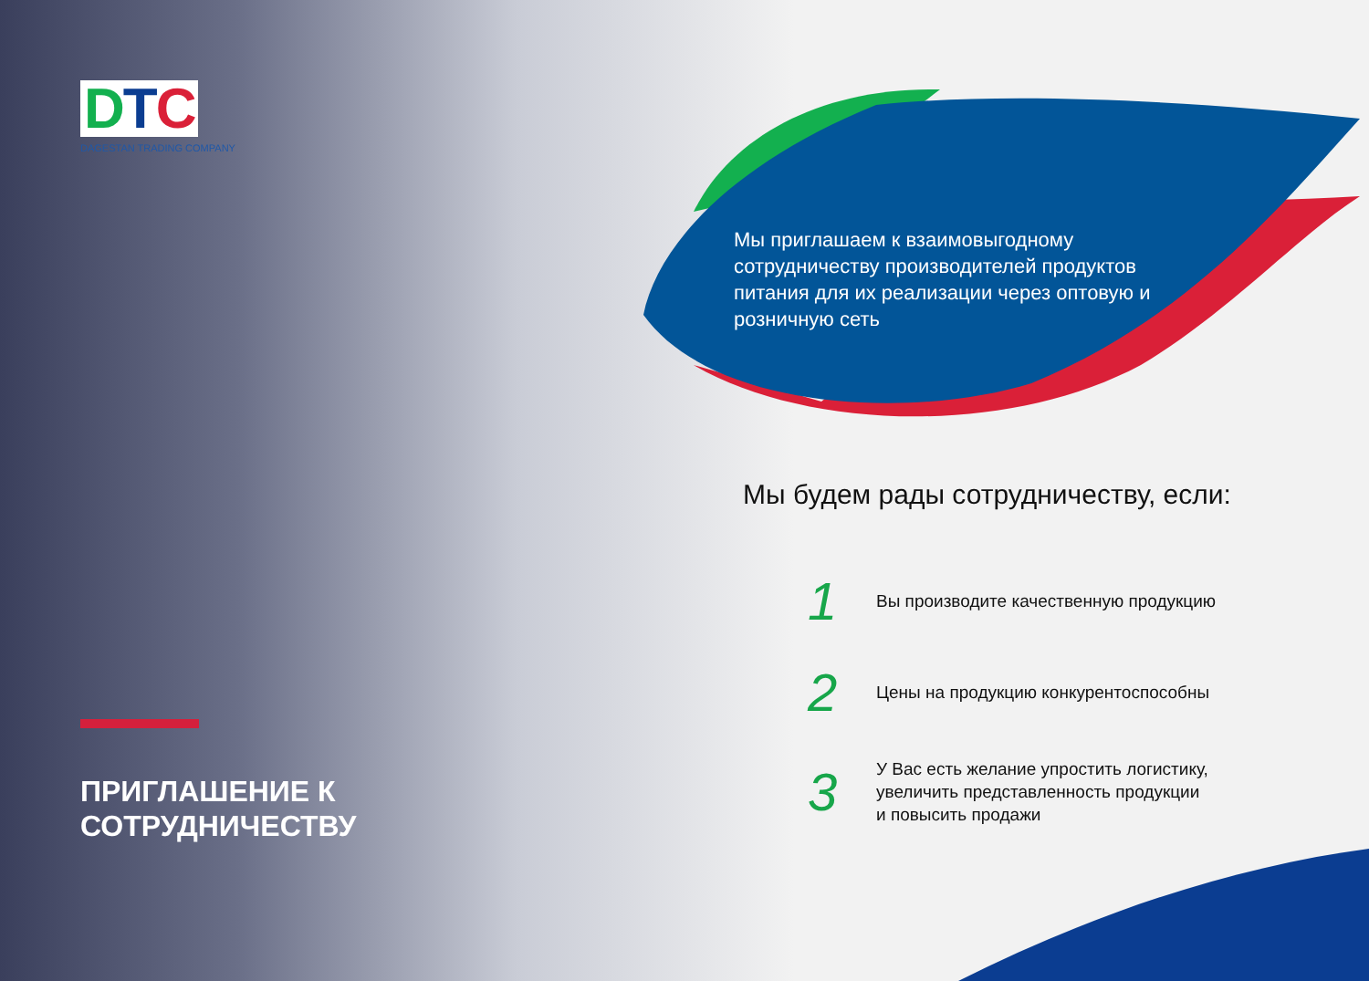DTC
DAGESTAN TRADING COMPANY
ПРИГЛАШЕНИЕ К
СОТРУДНИЧЕСТВУ
Мы приглашаем к взаимовыгодному сотрудничеству производителей продуктов питания для их реализации через оптовую и розничную сеть
Мы будем рады сотрудничеству, если:
1
Вы производите качественную продукцию
2
Цены на продукцию конкурентоспособны
3
У Вас есть желание упростить логистику,
увеличить представленность продукции
и повысить продажи